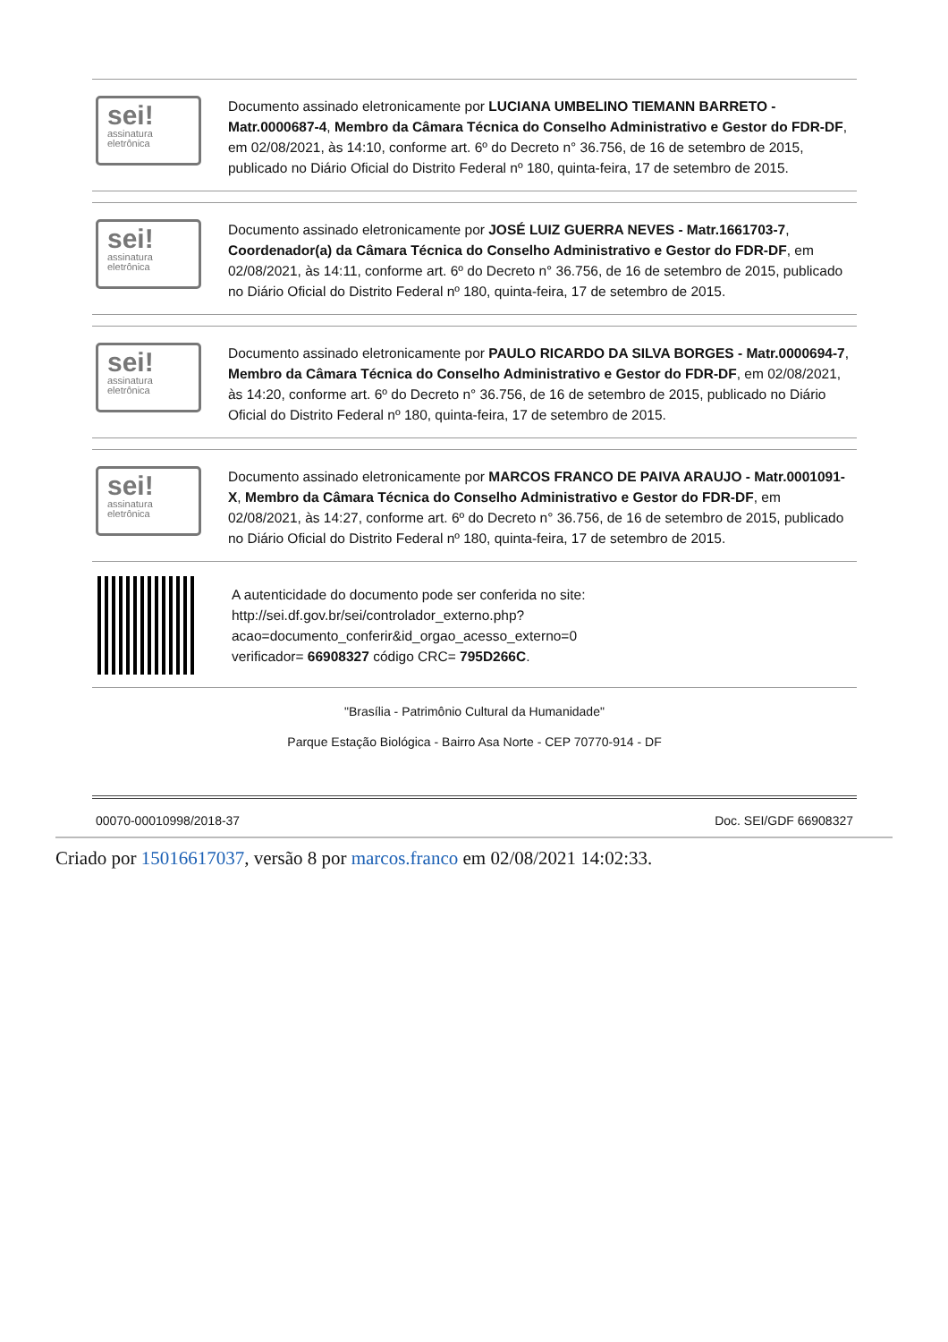sei!
assinatura eletrônica
Documento assinado eletronicamente por LUCIANA UMBELINO TIEMANN BARRETO - Matr.0000687-4, Membro da Câmara Técnica do Conselho Administrativo e Gestor do FDR-DF, em 02/08/2021, às 14:10, conforme art. 6º do Decreto n° 36.756, de 16 de setembro de 2015, publicado no Diário Oficial do Distrito Federal nº 180, quinta-feira, 17 de setembro de 2015.
sei!
assinatura eletrônica
Documento assinado eletronicamente por JOSÉ LUIZ GUERRA NEVES - Matr.1661703-7, Coordenador(a) da Câmara Técnica do Conselho Administrativo e Gestor do FDR-DF, em 02/08/2021, às 14:11, conforme art. 6º do Decreto n° 36.756, de 16 de setembro de 2015, publicado no Diário Oficial do Distrito Federal nº 180, quinta-feira, 17 de setembro de 2015.
sei!
assinatura eletrônica
Documento assinado eletronicamente por PAULO RICARDO DA SILVA BORGES - Matr.0000694-7, Membro da Câmara Técnica do Conselho Administrativo e Gestor do FDR-DF, em 02/08/2021, às 14:20, conforme art. 6º do Decreto n° 36.756, de 16 de setembro de 2015, publicado no Diário Oficial do Distrito Federal nº 180, quinta-feira, 17 de setembro de 2015.
sei!
assinatura eletrônica
Documento assinado eletronicamente por MARCOS FRANCO DE PAIVA ARAUJO - Matr.0001091-X, Membro da Câmara Técnica do Conselho Administrativo e Gestor do FDR-DF, em 02/08/2021, às 14:27, conforme art. 6º do Decreto n° 36.756, de 16 de setembro de 2015, publicado no Diário Oficial do Distrito Federal nº 180, quinta-feira, 17 de setembro de 2015.
A autenticidade do documento pode ser conferida no site:
http://sei.df.gov.br/sei/controlador_externo.php?
acao=documento_conferir&id_orgao_acesso_externo=0
verificador= 66908327 código CRC= 795D266C.
"Brasília - Patrimônio Cultural da Humanidade"
Parque Estação Biológica - Bairro Asa Norte - CEP 70770-914 - DF
00070-00010998/2018-37 Doc. SEI/GDF 66908327
Criado por 15016617037, versão 8 por marcos.franco em 02/08/2021 14:02:33.